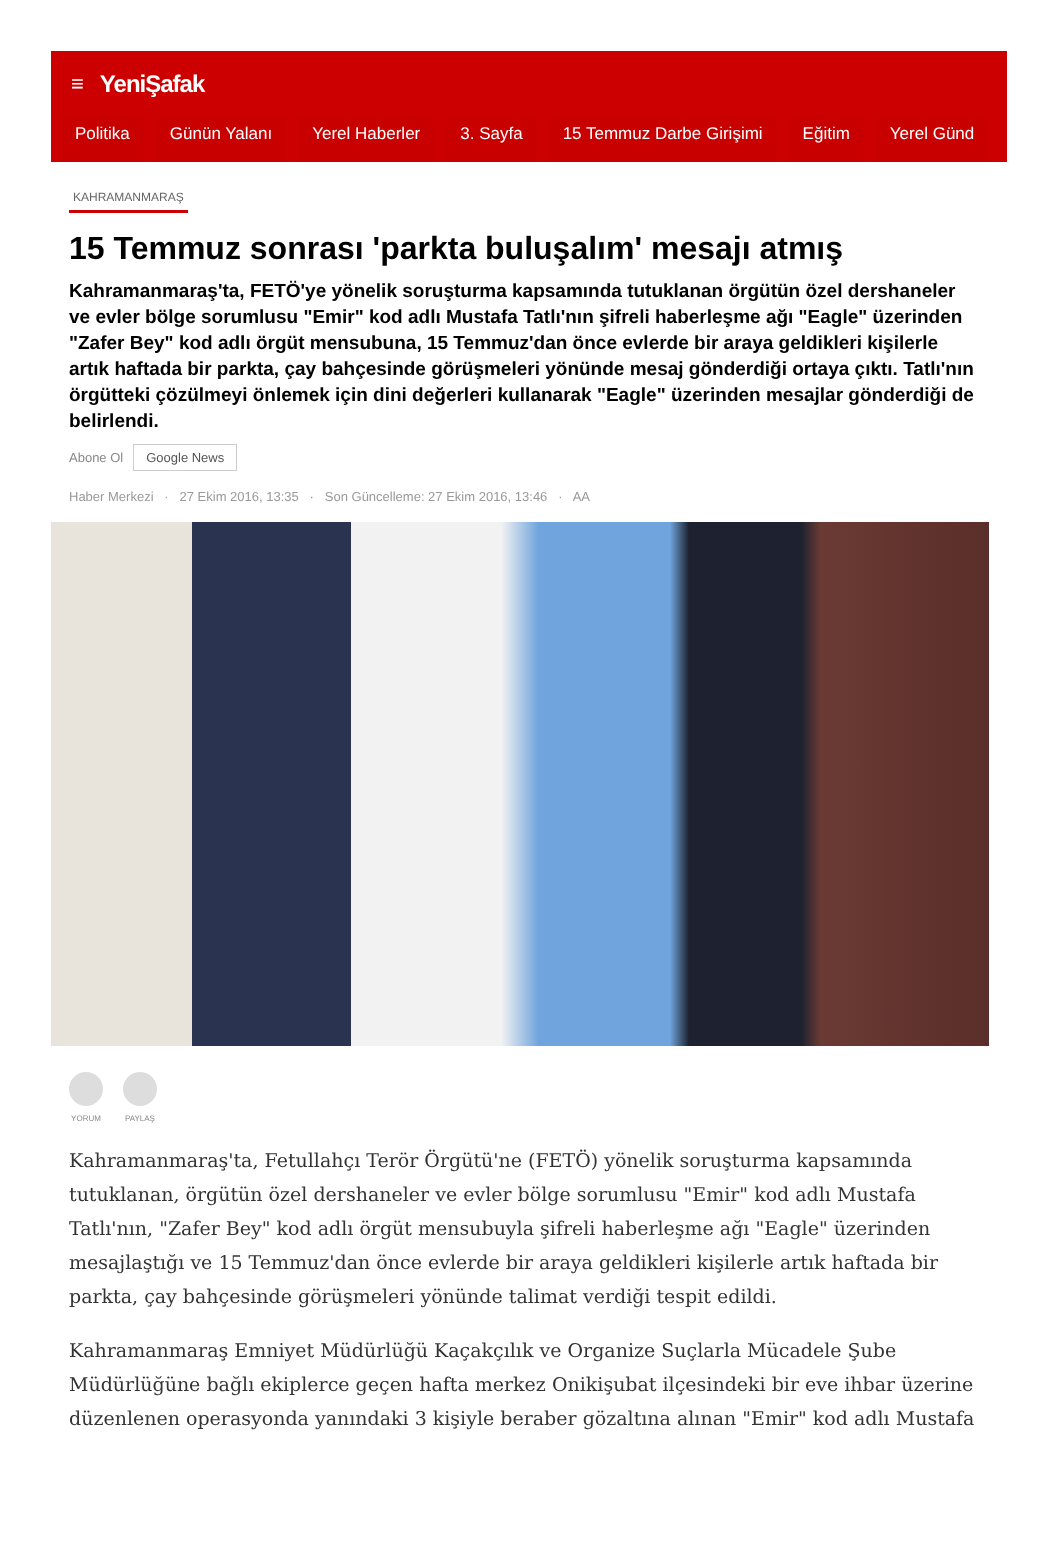≡ YeniŞafak
Politika Günün Yalanı Yerel Haberler 3. Sayfa 15 Temmuz Darbe Girişimi Eğitim Yerel Günd
KAHRAMANMARAŞ
15 Temmuz sonrası 'parkta buluşalım' mesajı atmış
Kahramanmaraş'ta, FETÖ'ye yönelik soruşturma kapsamında tutuklanan örgütün özel dershaneler ve evler bölge sorumlusu "Emir" kod adlı Mustafa Tatlı'nın şifreli haberleşme ağı "Eagle" üzerinden "Zafer Bey" kod adlı örgüt mensubuna, 15 Temmuz'dan önce evlerde bir araya geldikleri kişilerle artık haftada bir parkta, çay bahçesinde görüşmeleri yönünde mesaj gönderdiği ortaya çıktı. Tatlı'nın örgütteki çözülmeyi önlemek için dini değerleri kullanarak "Eagle" üzerinden mesajlar gönderdiği de belirlendi.
Abone Ol Google News
Haber Merkezi · 27 Ekim 2016, 13:35 · Son Güncelleme: 27 Ekim 2016, 13:46 · AA
YORUM PAYLAŞ
Kahramanmaraş'ta, Fetullahçı Terör Örgütü'ne (FETÖ) yönelik soruşturma kapsamında tutuklanan, örgütün özel dershaneler ve evler bölge sorumlusu "Emir" kod adlı Mustafa Tatlı'nın, "Zafer Bey" kod adlı örgüt mensubuyla şifreli haberleşme ağı "Eagle" üzerinden mesajlaştığı ve 15 Temmuz'dan önce evlerde bir araya geldikleri kişilerle artık haftada bir parkta, çay bahçesinde görüşmeleri yönünde talimat verdiği tespit edildi.
Kahramanmaraş Emniyet Müdürlüğü Kaçakçılık ve Organize Suçlarla Mücadele Şube Müdürlüğüne bağlı ekiplerce geçen hafta merkez Onikişubat ilçesindeki bir eve ihbar üzerine düzenlenen operasyonda yanındaki 3 kişiyle beraber gözaltına alınan "Emir" kod adlı Mustafa